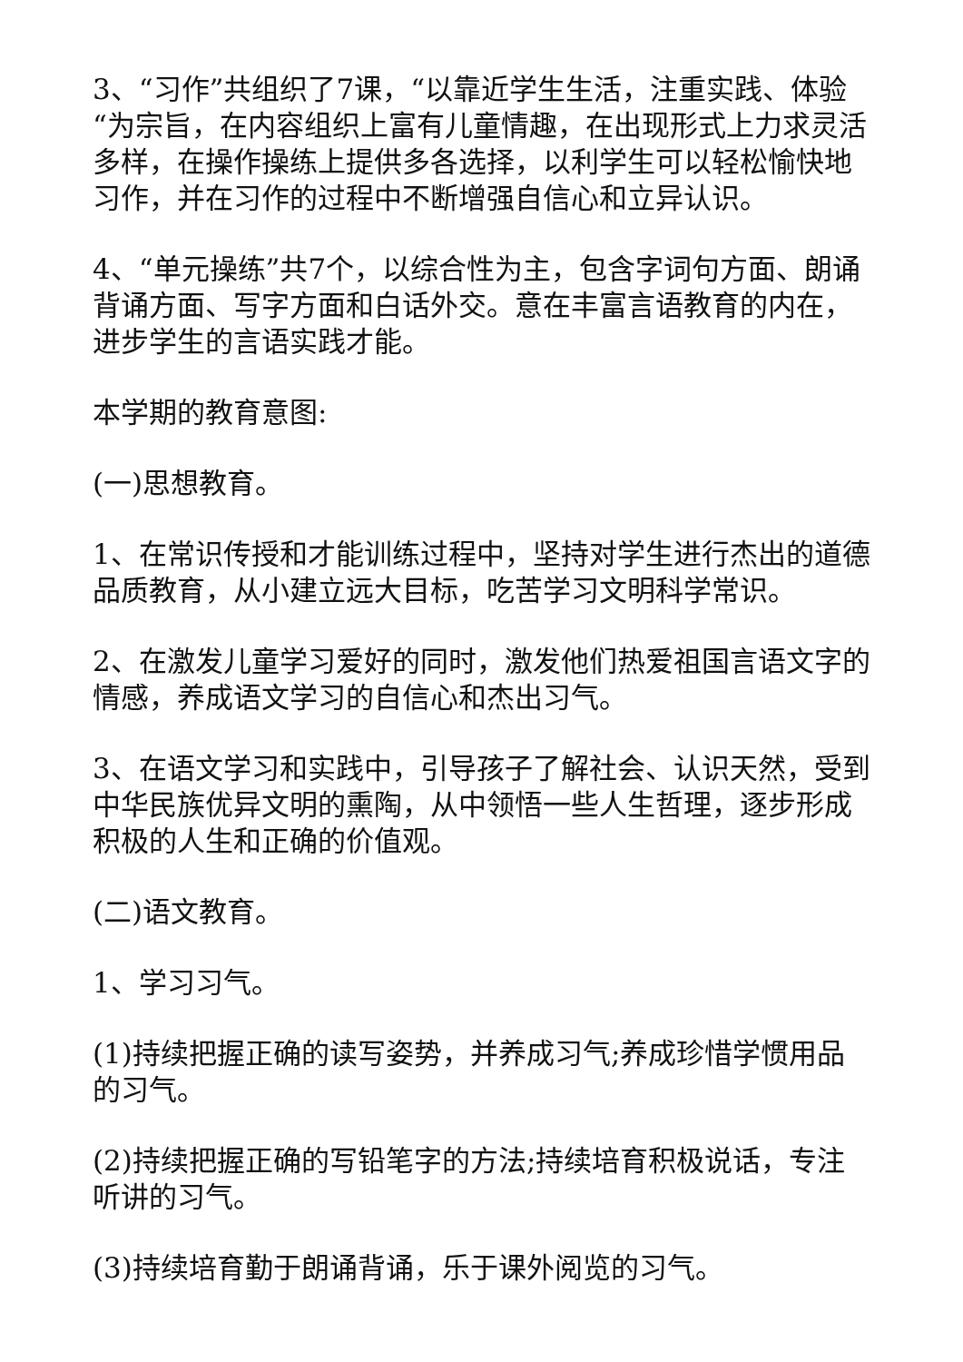3、“习作”共组织了7课，“以靠近学生生活，注重实践、体验“为宗旨，在内容组织上富有儿童情趣，在出现形式上力求灵活多样，在操作操练上提供多各选择，以利学生可以轻松愉快地习作，并在习作的过程中不断增强自信心和立异认识。
4、“单元操练”共7个，以综合性为主，包含字词句方面、朗诵背诵方面、写字方面和白话外交。意在丰富言语教育的内在，进步学生的言语实践才能。
本学期的教育意图:
(一)思想教育。
1、在常识传授和才能训练过程中，坚持对学生进行杰出的道德品质教育，从小建立远大目标，吃苦学习文明科学常识。
2、在激发儿童学习爱好的同时，激发他们热爱祖国言语文字的情感，养成语文学习的自信心和杰出习气。
3、在语文学习和实践中，引导孩子了解社会、认识天然，受到中华民族优异文明的熏陶，从中领悟一些人生哲理，逐步形成积极的人生和正确的价值观。
(二)语文教育。
1、学习习气。
(1)持续把握正确的读写姿势，并养成习气;养成珍惜学惯用品的习气。
(2)持续把握正确的写铅笔字的方法;持续培育积极说话，专注听讲的习气。
(3)持续培育勤于朗诵背诵，乐于课外阅览的习气。